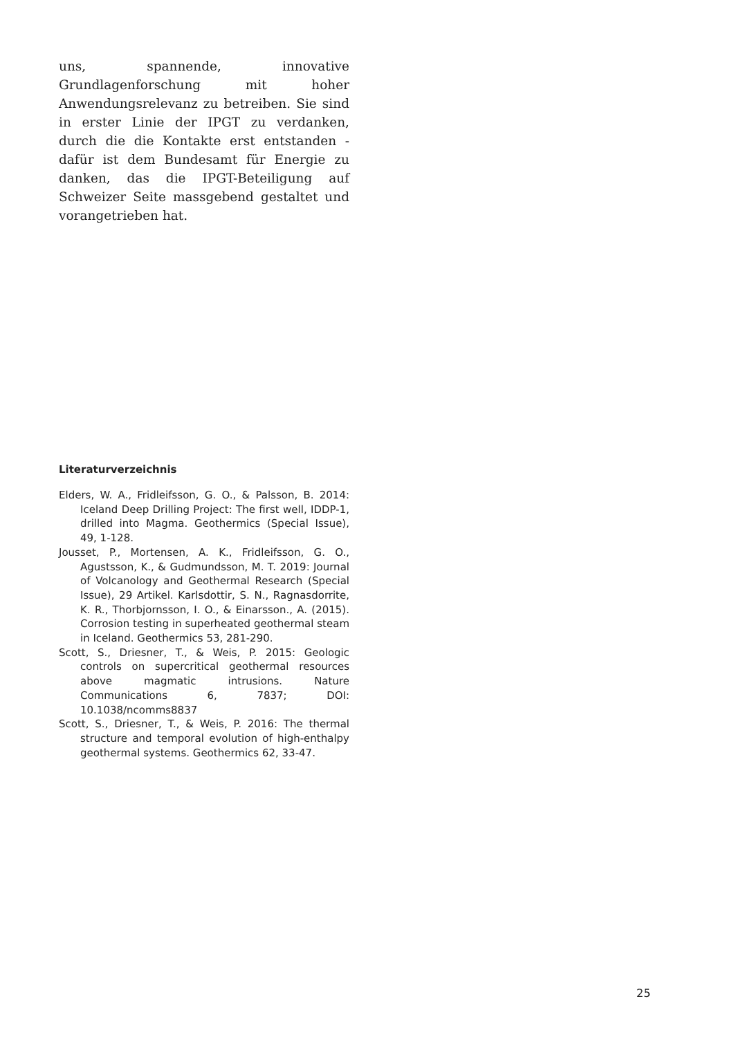uns, spannende, innovative Grundlagenforschung mit hoher Anwendungsrelevanz zu betreiben. Sie sind in erster Linie der IPGT zu verdanken, durch die die Kontakte erst entstanden - dafür ist dem Bundesamt für Energie zu danken, das die IPGT-Beteiligung auf Schweizer Seite massgebend gestaltet und vorangetrieben hat.
Literaturverzeichnis
Elders, W. A., Fridleifsson, G. O., & Palsson, B. 2014: Iceland Deep Drilling Project: The first well, IDDP-1, drilled into Magma. Geothermics (Special Issue), 49, 1-128.
Jousset, P., Mortensen, A. K., Fridleifsson, G. O., Agustsson, K., & Gudmundsson, M. T. 2019: Journal of Volcanology and Geothermal Research (Special Issue), 29 Artikel. Karlsdottir, S. N., Ragnasdorrite, K. R., Thorbjornsson, I. O., & Einarsson., A. (2015). Corrosion testing in superheated geothermal steam in Iceland. Geothermics 53, 281-290.
Scott, S., Driesner, T., & Weis, P. 2015: Geologic controls on supercritical geothermal resources above magmatic intrusions. Nature Communications 6, 7837; DOI: 10.1038/ncomms8837
Scott, S., Driesner, T., & Weis, P. 2016: The thermal structure and temporal evolution of high-enthalpy geothermal systems. Geothermics 62, 33-47.
25